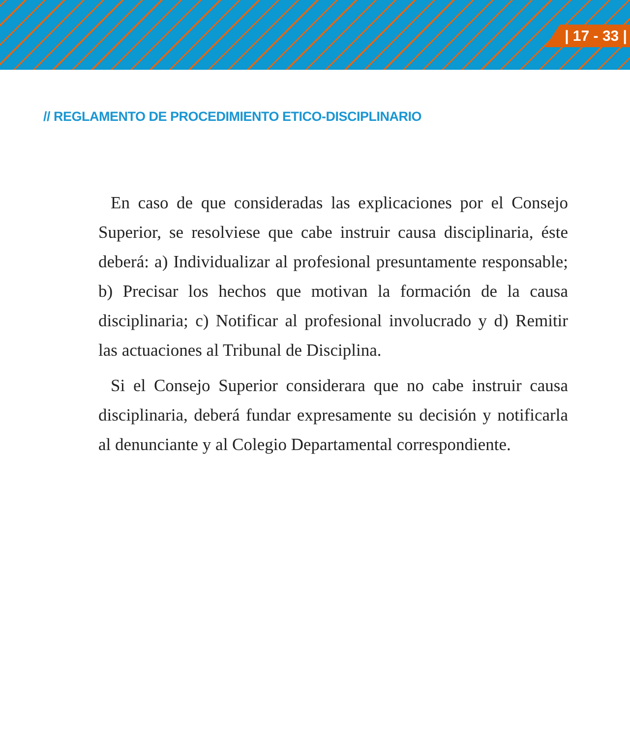| 17 - 33 |
// REGLAMENTO DE PROCEDIMIENTO ETICO-DISCIPLINARIO
En caso de que consideradas las explicaciones por el Consejo Superior, se resolviese que cabe instruir causa disciplinaria, éste deberá: a) Individualizar al profesional presuntamente responsable; b) Precisar los hechos que motivan la formación de la causa disciplinaria; c) Notificar al profesional involucrado y d) Remitir las actuaciones al Tribunal de Disciplina.
Si el Consejo Superior considerara que no cabe instruir causa disciplinaria, deberá fundar expresamente su decisión y notificarla al denunciante y al Colegio Departamental correspondiente.